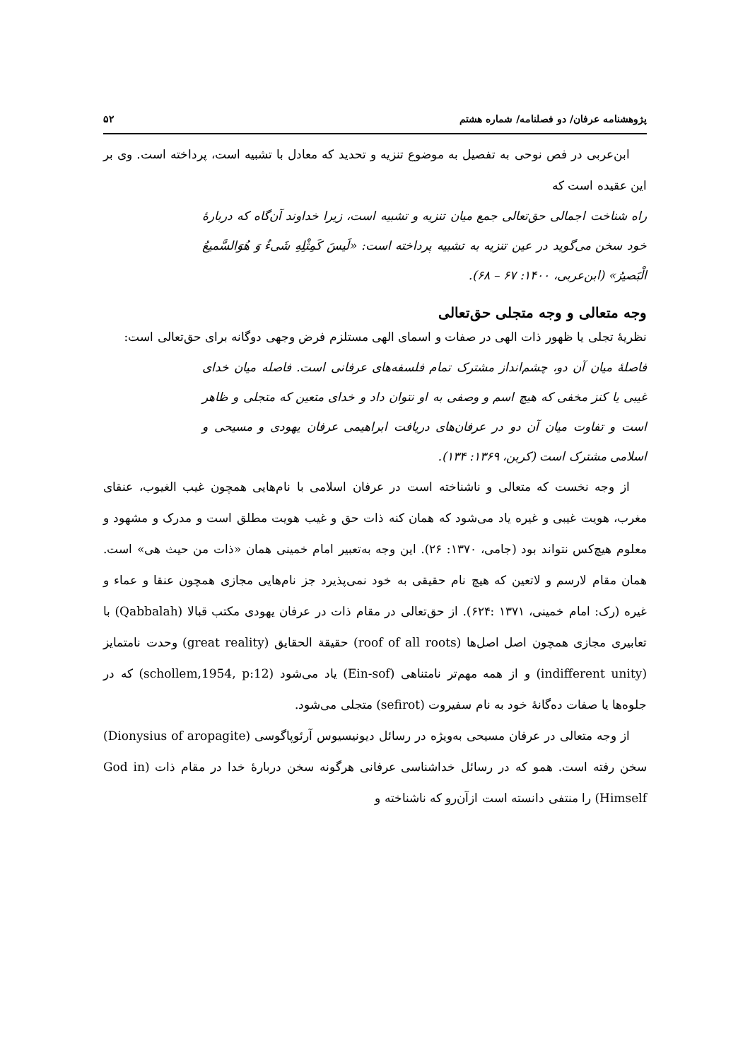پژوهشنامه عرفان/ دو فصلنامه/ شماره هشتم ۵۲
ابن‌عربی در فص نوحی به تفصیل به موضوع تنزیه و تحدید که معادل با تشبیه است، پرداخته است. وی بر این عقیده است که
راه شناخت اجمالی حق‌تعالی جمع میان تنزیه و تشبیه است، زیرا خداوند آن‌گاه که دربارهٔ خود سخن می‌گوید در عین تنزیه به تشبیه پرداخته است: «لَیسَ کَمِثْلِهِ شَیءٌ وَ هُوَالسَّمیعُ الْبَصیرُ» (ابن‌عربی، ۱۴۰۰: ۶۷ – ۶۸).
وجه متعالی و وجه متجلی حق‌تعالی
نظریهٔ تجلی یا ظهور ذات الهی در صفات و اسمای الهی مستلزم فرض وجهی دوگانه برای حق‌تعالی است:
فاصلهٔ میان آن دو، چشم‌انداز مشترک تمام فلسفه‌های عرفانی است. فاصله میان خدای غیبی یا کنز مخفی که هیچ اسم و وصفی به او نتوان داد و خدای متعین که متجلی و ظاهر است و تفاوت میان آن دو در عرفان‌های دریافت ابراهیمی عرفان یهودی و مسیحی و اسلامی مشترک است (کربن، ۱۳۶۹: ۱۳۴).
از وجه نخست که متعالی و ناشناخته است در عرفان اسلامی با نام‌هایی همچون غیب الغیوب، عنقای مغرب، هویت غیبی و غیره یاد می‌شود که همان کنه ذات حق و غیب هویت مطلق است و مدرک و مشهود و معلوم هیچ‌کس نتواند بود (جامی، ۱۳۷۰: ۲۶). این وجه به‌تعبیر امام خمینی همان «ذات من حیث هی» است. همان مقام لارسم و لاتعین که هیچ نام حقیقی به خود نمی‌پذیرد جز نام‌هایی مجازی همچون عنقا و عماء و غیره (رک: امام خمینی، ۱۳۷۱ :۶۲۴). از حق‌تعالی در مقام ذات در عرفان یهودی مکتب قبالا (Qabbalah) با تعابیری مجازی همچون اصل اصل‌ها (roof of all roots) حقیقة الحقایق (great reality) وحدت نامتمایز (indifferent unity) و از همه مهم‌تر نامتناهی (Ein-sof) یاد می‌شود (schollem,1954, p:12) که در جلوه‌ها یا صفات ده‌گانهٔ خود به نام سفیروت (sefirot) متجلی می‌شود.
از وجه متعالی در عرفان مسیحی به‌ویژه در رسائل دیونیسیوس آرئوپاگوسی (Dionysius of aropagite) سخن رفته است. همو که در رسائل خداشناسی عرفانی هرگونه سخن دربارهٔ خدا در مقام ذات (God in Himself) را منتفی دانسته است ازآن‌رو که ناشناخته و